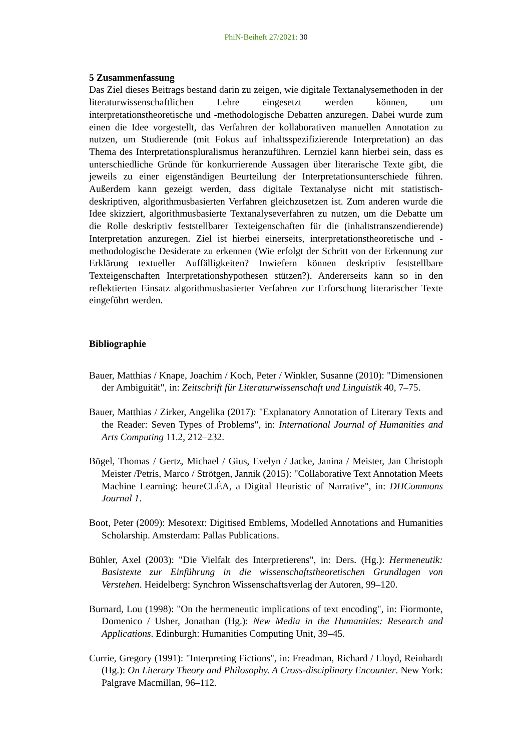PhiN-Beiheft 27/2021: 30
5 Zusammenfassung
Das Ziel dieses Beitrags bestand darin zu zeigen, wie digitale Textanalysemethoden in der literaturwissenschaftlichen Lehre eingesetzt werden können, um interpretationstheoretische und -methodologische Debatten anzuregen. Dabei wurde zum einen die Idee vorgestellt, das Verfahren der kollaborativen manuellen Annotation zu nutzen, um Studierende (mit Fokus auf inhaltsspezifizierende Interpretation) an das Thema des Interpretationspluralismus heranzuführen. Lernziel kann hierbei sein, dass es unterschiedliche Gründe für konkurrierende Aussagen über literarische Texte gibt, die jeweils zu einer eigenständigen Beurteilung der Interpretationsunterschiede führen. Außerdem kann gezeigt werden, dass digitale Textanalyse nicht mit statistisch-deskriptiven, algorithmusbasierten Verfahren gleichzusetzen ist. Zum anderen wurde die Idee skizziert, algorithmusbasierte Textanalyseverfahren zu nutzen, um die Debatte um die Rolle deskriptiv feststellbarer Texteigenschaften für die (inhaltstranszendierende) Interpretation anzuregen. Ziel ist hierbei einerseits, interpretationstheoretische und -methodologische Desiderate zu erkennen (Wie erfolgt der Schritt von der Erkennung zur Erklärung textueller Auffälligkeiten? Inwiefern können deskriptiv feststellbare Texteigenschaften Interpretationshypothesen stützen?). Andererseits kann so in den reflektierten Einsatz algorithmusbasierter Verfahren zur Erforschung literarischer Texte eingeführt werden.
Bibliographie
Bauer, Matthias / Knape, Joachim / Koch, Peter / Winkler, Susanne (2010): "Dimensionen der Ambiguität", in: Zeitschrift für Literaturwissenschaft und Linguistik 40, 7–75.
Bauer, Matthias / Zirker, Angelika (2017): "Explanatory Annotation of Literary Texts and the Reader: Seven Types of Problems", in: International Journal of Humanities and Arts Computing 11.2, 212–232.
Bögel, Thomas / Gertz, Michael / Gius, Evelyn / Jacke, Janina / Meister, Jan Christoph Meister /Petris, Marco / Strötgen, Jannik (2015): "Collaborative Text Annotation Meets Machine Learning: heureCLÉA, a Digital Heuristic of Narrative", in: DHCommons Journal 1.
Boot, Peter (2009): Mesotext: Digitised Emblems, Modelled Annotations and Humanities Scholarship. Amsterdam: Pallas Publications.
Bühler, Axel (2003): "Die Vielfalt des Interpretierens", in: Ders. (Hg.): Hermeneutik: Basistexte zur Einführung in die wissenschaftstheoretischen Grundlagen von Verstehen. Heidelberg: Synchron Wissenschaftsverlag der Autoren, 99–120.
Burnard, Lou (1998): "On the hermeneutic implications of text encoding", in: Fiormonte, Domenico / Usher, Jonathan (Hg.): New Media in the Humanities: Research and Applications. Edinburgh: Humanities Computing Unit, 39–45.
Currie, Gregory (1991): "Interpreting Fictions", in: Freadman, Richard / Lloyd, Reinhardt (Hg.): On Literary Theory and Philosophy. A Cross-disciplinary Encounter. New York: Palgrave Macmillan, 96–112.